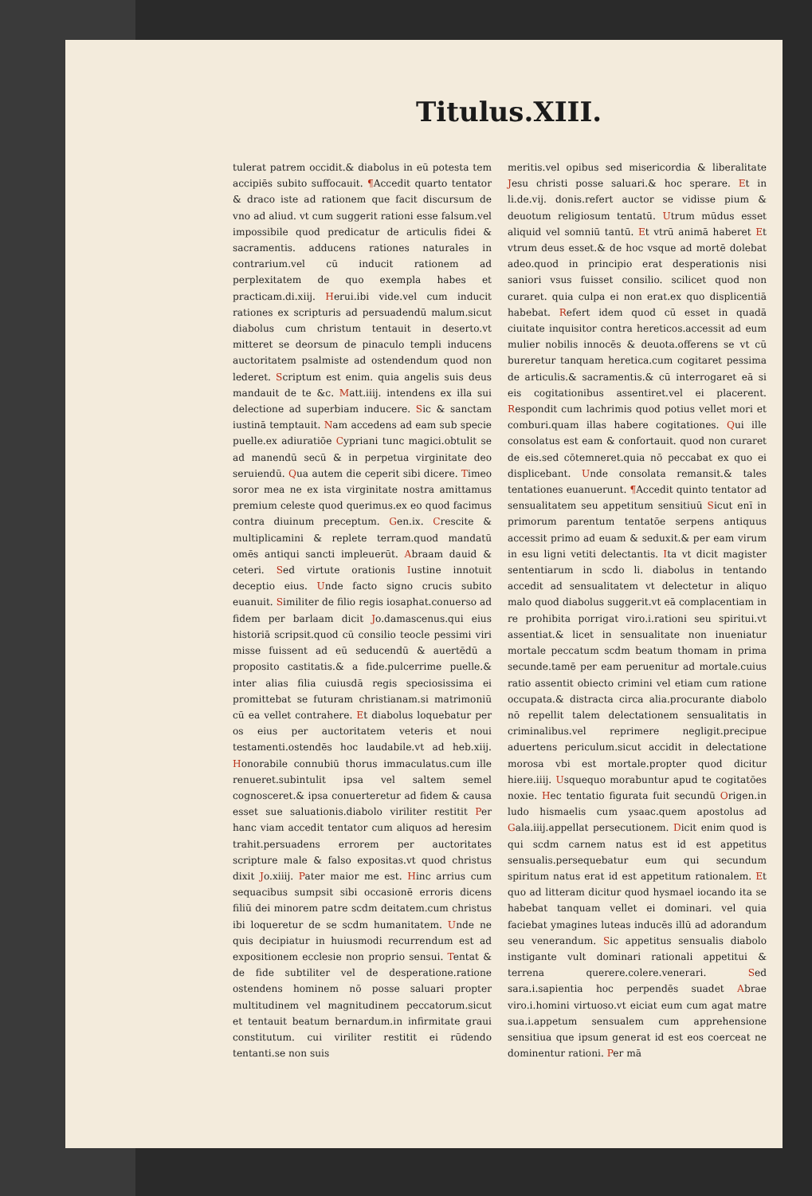Titulus.XIII.
tulerat patrem occidit.& diabolus in eū potesta tem accipiēs subito suffocauit. ¶Accedit quarto tentator & draco iste ad rationem que facit discursum de vno ad aliud. vt cum suggerit rationi esse falsum.vel impossibile quod predicatur de articulis fidei & sacramentis. adducens rationes naturales in contrarium.vel cū inducit rationem ad perplexitatem de quo exempla habes et practicam.di.xiij. Herui.ibi vide.vel cum inducit rationes ex scripturis ad persuadendū malum.sicut diabolus cum christum tentauit in deserto.vt mitteret se deorsum de pinaculo templi inducens auctoritatem psalmiste ad ostendendum quod non lederet. Scriptum est enim. quia angelis suis deus mandauit de te &c. Matt.iiij. intendens ex illa sui delectione ad superbiam inducere. Sic & sanctam iustinā temptauit. Nam accedens ad eam sub specie puelle.ex adiuratiōe Cypriani tunc magici.obtulit se ad manendū secū & in perpetua virginitate deo seruiendū. Qua autem die ceperit sibi dicere. Timeo soror mea ne ex ista virginitate nostra amittamus premium celeste quod querimus.ex eo quod facimus contra diuinum preceptum. Gen.ix. Crescite & multiplicamini & replete terram.quod mandatū omēs antiqui sancti impleuerūt. Abraam dauid & ceteri. Sed virtute orationis Iustine innotuit deceptio eius. Unde facto signo crucis subito euanuit. Similiter de filio regis iosaphat.conuerso ad fidem per barlaam dicit Jo.damascenus.qui eius historiā scripsit.quod cū consilio teocle pessimi viri misse fuissent ad eū seducendū & auertēdū a proposito castitatis.& a fide.pulcerrime puelle.& inter alias filia cuiusdā regis speciosissima ei promittebat se futuram christianam.si matrimoniū cū ea vellet contrahere. Et diabolus loquebatur per os eius per auctoritatem veteris et noui testamenti.ostendēs hoc laudabile.vt ad heb.xiij. Honorabile connubiū thorus immaculatus.cum ille renueret.subintulit ipsa vel saltem semel cognosceret.& ipsa conuerteretur ad fidem & causa esset sue saluationis.diabolo viriliter restitit Per hanc viam accedit tentator cum aliquos ad heresim trahit.persuadens errorem per auctoritates scripture male & falso expositas.vt quod christus dixit Jo.xiiij. Pater maior me est. Hinc arrius cum sequacibus sumpsit sibi occasionē erroris dicens filiū dei minorem patre scdm deitatem.cum christus ibi loqueretur de se scdm humanitatem. Unde ne quis decipiatur in huiusmodi recurrendum est ad expositionem ecclesie non proprio sensui. Tentat & de fide subtiliter vel de desperatione.ratione ostendens hominem nō posse saluari propter multitudinem vel magnitudinem peccatorum.sicut et tentauit beatum bernardum.in infirmitate graui constitutum. cui viriliter restitit ei rūdendo tentanti.se non suis
meritis.vel opibus sed misericordia & liberalitate Jesu christi posse saluari.& hoc sperare. Et in li.de.vij. donis.refert auctor se vidisse pium & deuotum religiosum tentatū. Utrum mūdus esset aliquid vel somniū tantū. Et vtrū animā haberet Et vtrum deus esset.& de hoc vsque ad mortē dolebat adeo.quod in principio erat desperationis nisi saniori vsus fuisset consilio. scilicet quod non curaret. quia culpa ei non erat.ex quo displicentiā habebat. Refert idem quod cū esset in quadā ciuitate inquisitor contra hereticos.accessit ad eum mulier nobilis innocēs & deuota.offerens se vt cū bureretur tanquam heretica.cum cogitaret pessima de articulis.& sacramentis.& cū interrogaret eā si eis cogitationibus assentiret.vel ei placerent. Respondit cum lachrimis quod potius vellet mori et comburi.quam illas habere cogitationes. Qui ille consolatus est eam & confortauit. quod non curaret de eis.sed cōtemneret.quia nō peccabat ex quo ei displicebant. Unde consolata remansit.& tales tentationes euanuerunt. ¶Accedit quinto tentator ad sensualitatem seu appetitum sensitiuū Sicut enī in primorum parentum tentatōe serpens antiquus accessit primo ad euam & seduxit.& per eam virum in esu ligni vetiti delectantis. Ita vt dicit magister sententiarum in scdo li. diabolus in tentando accedit ad sensualitatem vt delectetur in aliquo malo quod diabolus suggerit.vt eā complacentiam in re prohibita porrigat viro.i.rationi seu spiritui.vt assentiat.& licet in sensualitate non inueniatur mortale peccatum scdm beatum thomam in prima secunde.tamē per eam peruenitur ad mortale.cuius ratio assentit obiecto crimini vel etiam cum ratione occupata.& distracta circa alia.procurante diabolo nō repellit talem delectationem sensualitatis in criminalibus.vel reprimere negligit.precipue aduertens periculum.sicut accidit in delectatione morosa vbi est mortale.propter quod dicitur hiere.iiij. Usquequo morabuntur apud te cogitatōes noxie. Hec tentatio figurata fuit secundū Origen.in ludo hismaelis cum ysaac.quem apostolus ad Gala.iiij.appellat persecutionem. Dicit enim quod is qui scdm carnem natus est id est appetitus sensualis.persequebatur eum qui secundum spiritum natus erat id est appetitum rationalem. Et quo ad litteram dicitur quod hysmael iocando ita se habebat tanquam vellet ei dominari. vel quia faciebat ymagines luteas inducēs illū ad adorandum seu venerandum. Sic appetitus sensualis diabolo instigante vult dominari rationali appetitui & terrena querere.colere.venerari. Sed sara.i.sapientia hoc perpendēs suadet Abrae viro.i.homini virtuoso.vt eiciat eum cum agat matre sua.i.appetum sensualem cum apprehensione sensitiua que ipsum generat id est eos coerceat ne dominentur rationi. Per mā